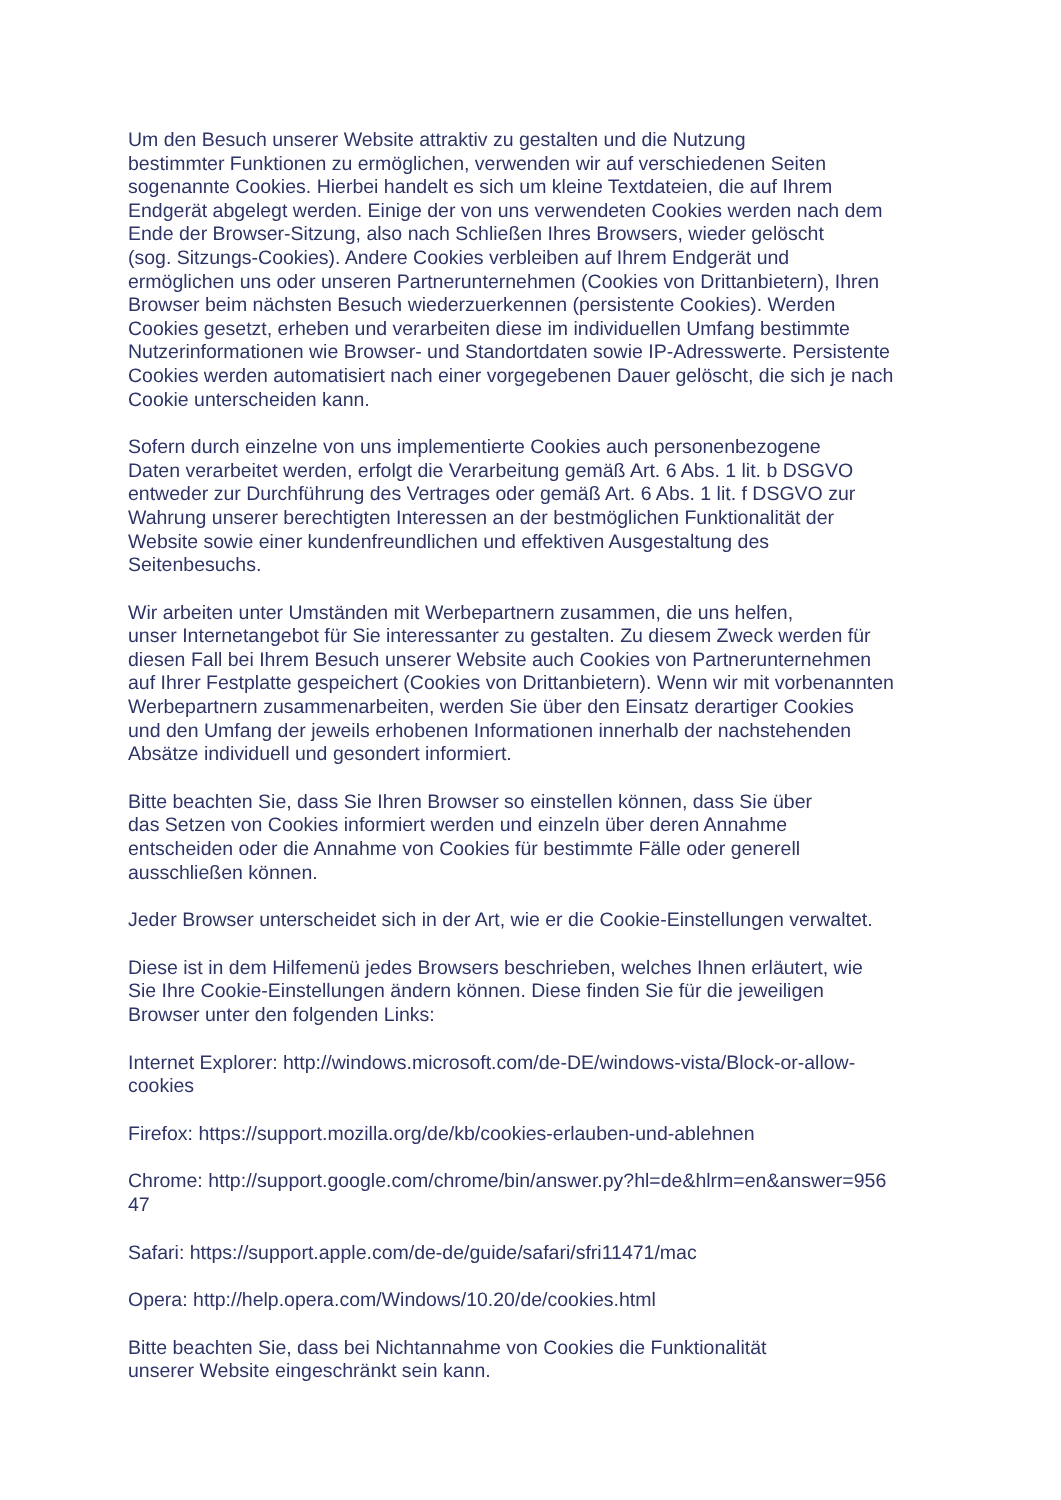Um den Besuch unserer Website attraktiv zu gestalten und die Nutzung
bestimmter Funktionen zu ermöglichen, verwenden wir auf verschiedenen Seiten
sogenannte Cookies. Hierbei handelt es sich um kleine Textdateien, die auf Ihrem
Endgerät abgelegt werden. Einige der von uns verwendeten Cookies werden nach dem
Ende der Browser-Sitzung, also nach Schließen Ihres Browsers, wieder gelöscht
(sog. Sitzungs-Cookies). Andere Cookies verbleiben auf Ihrem Endgerät und
ermöglichen uns oder unseren Partnerunternehmen (Cookies von Drittanbietern), Ihren
Browser beim nächsten Besuch wiederzuerkennen (persistente Cookies). Werden
Cookies gesetzt, erheben und verarbeiten diese im individuellen Umfang bestimmte
Nutzerinformationen wie Browser- und Standortdaten sowie IP-Adresswerte. Persistente
Cookies werden automatisiert nach einer vorgegebenen Dauer gelöscht, die sich je nach
Cookie unterscheiden kann.
Sofern durch einzelne von uns implementierte Cookies auch personenbezogene
Daten verarbeitet werden, erfolgt die Verarbeitung gemäß Art. 6 Abs. 1 lit. b DSGVO
entweder zur Durchführung des Vertrages oder gemäß Art. 6 Abs. 1 lit. f DSGVO zur
Wahrung unserer berechtigten Interessen an der bestmöglichen Funktionalität der
Website sowie einer kundenfreundlichen und effektiven Ausgestaltung des
Seitenbesuchs.
Wir arbeiten unter Umständen mit Werbepartnern zusammen, die uns helfen,
unser Internetangebot für Sie interessanter zu gestalten. Zu diesem Zweck werden für
diesen Fall bei Ihrem Besuch unserer Website auch Cookies von Partnerunternehmen
auf Ihrer Festplatte gespeichert (Cookies von Drittanbietern). Wenn wir mit vorbenannten
Werbepartnern zusammenarbeiten, werden Sie über den Einsatz derartiger Cookies
und den Umfang der jeweils erhobenen Informationen innerhalb der nachstehenden
Absätze individuell und gesondert informiert.
Bitte beachten Sie, dass Sie Ihren Browser so einstellen können, dass Sie über
das Setzen von Cookies informiert werden und einzeln über deren Annahme
entscheiden oder die Annahme von Cookies für bestimmte Fälle oder generell
ausschließen können.
Jeder Browser unterscheidet sich in der Art, wie er die Cookie-Einstellungen verwaltet.
Diese ist in dem Hilfemenü jedes Browsers beschrieben, welches Ihnen erläutert, wie
Sie Ihre Cookie-Einstellungen ändern können. Diese finden Sie für die jeweiligen
Browser unter den folgenden Links:
Internet Explorer: http://windows.microsoft.com/de-DE/windows-vista/Block-or-allow-
cookies
Firefox: https://support.mozilla.org/de/kb/cookies-erlauben-und-ablehnen
Chrome: http://support.google.com/chrome/bin/answer.py?hl=de&hlrm=en&answer=956
47
Safari: https://support.apple.com/de-de/guide/safari/sfri11471/mac
Opera: http://help.opera.com/Windows/10.20/de/cookies.html
Bitte beachten Sie, dass bei Nichtannahme von Cookies die Funktionalität
unserer Website eingeschränkt sein kann.